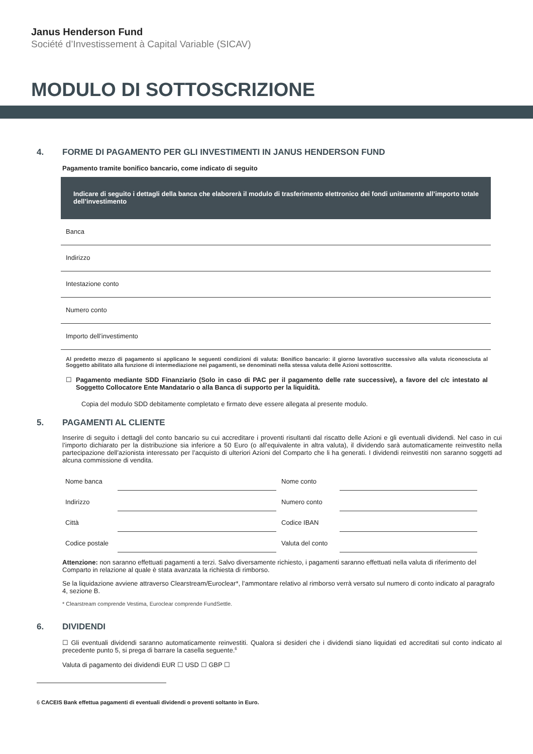Janus Henderson Fund
Société d’Investissement à Capital Variable (SICAV)
MODULO DI SOTTOSCRIZIONE
4. FORME DI PAGAMENTO PER GLI INVESTIMENTI IN JANUS HENDERSON FUND
Pagamento tramite bonifico bancario, come indicato di seguito
Indicare di seguito i dettagli della banca che elaborerà il modulo di trasferimento elettronico dei fondi unitamente all’importo totale dell’investimento
Banca
Indirizzo
Intestazione conto
Numero conto
Importo dell’investimento
Al predetto mezzo di pagamento si applicano le seguenti condizioni di valuta: Bonifico bancario: il giorno lavorativo successivo alla valuta riconosciuta al Soggetto abilitato alla funzione di intermediazione nei pagamenti, se denominati nella stessa valuta delle Azioni sottoscritte.
☐ Pagamento mediante SDD Finanziario (Solo in caso di PAC per il pagamento delle rate successive), a favore del c/c intestato al Soggetto Collocatore Ente Mandatario o alla Banca di supporto per la liquidità.
Copia del modulo SDD debitamente completato e firmato deve essere allegata al presente modulo.
5. PAGAMENTI AL CLIENTE
Inserire di seguito i dettagli del conto bancario su cui accreditare i proventi risultanti dal riscatto delle Azioni e gli eventuali dividendi. Nel caso in cui l’importo dichiarato per la distribuzione sia inferiore a 50 Euro (o all’equivalente in altra valuta), il dividendo sarà automaticamente reinvestito nella partecipazione dell’azionista interessato per l’acquisto di ulteriori Azioni del Comparto che li ha generati. I dividendi reinvestiti non saranno soggetti ad alcuna commissione di vendita.
Nome banca
Nome conto
Indirizzo
Numero conto
Città
Codice IBAN
Codice postale
Valuta del conto
Attenzione: non saranno effettuati pagamenti a terzi. Salvo diversamente richiesto, i pagamenti saranno effettuati nella valuta di riferimento del Comparto in relazione al quale è stata avanzata la richiesta di rimborso.
Se la liquidazione avviene attraverso Clearstream/Euroclear*, l’ammontare relativo al rimborso verrà versato sul numero di conto indicato al paragrafo 4, sezione B.
* Clearstream comprende Vestima, Euroclear comprende FundSettle.
6. DIVIDENDI
☐ Gli eventuali dividendi saranno automaticamente reinvestiti. Qualora si desideri che i dividendi siano liquidati ed accreditati sul conto indicato al precedente punto 5, si prega di barrare la casella seguente.<sup>6</sup>
Valuta di pagamento dei dividendi EUR ☐ USD ☐ GBP ☐
6 CACEIS Bank effettua pagamenti di eventuali dividendi o proventi soltanto in Euro.